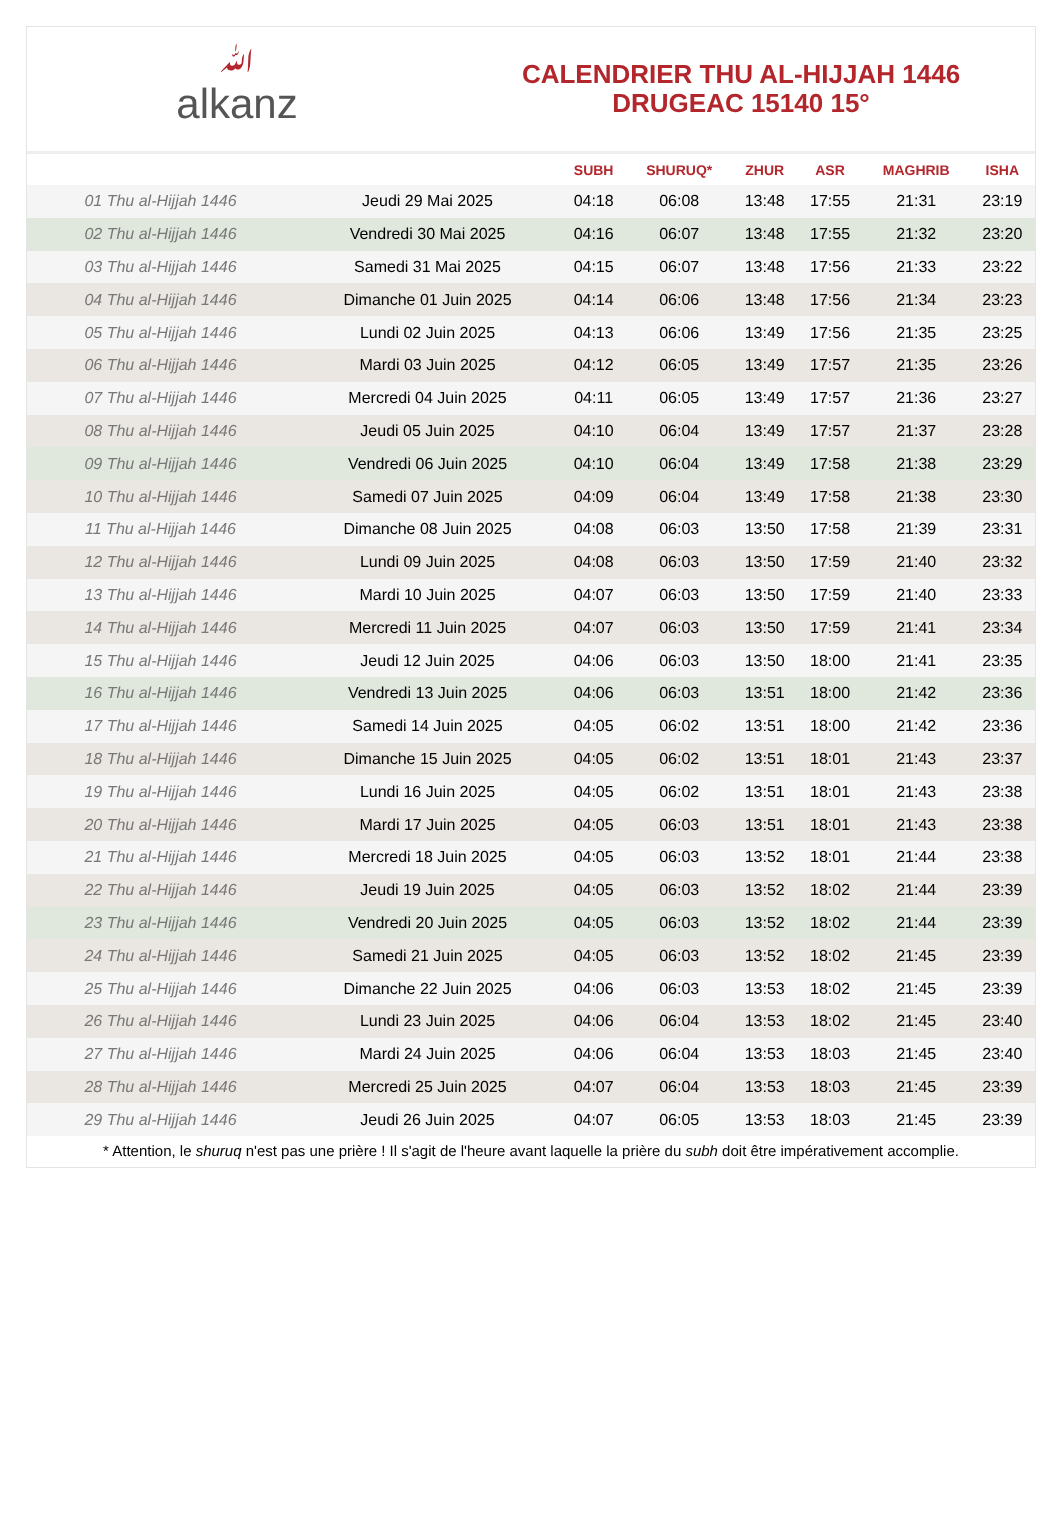ﷲalkanz
CALENDRIER THU AL-HIJJAH 1446
DRUGEAC 15140 15°
| | | SUBH | SHURUQ* | ZHUR | ASR | MAGHRIB | ISHA |
| --- | --- | --- | --- | --- | --- | --- | --- |
| 01 Thu al-Hijjah 1446 | Jeudi 29 Mai 2025 | 04:18 | 06:08 | 13:48 | 17:55 | 21:31 | 23:19 |
| 02 Thu al-Hijjah 1446 | Vendredi 30 Mai 2025 | 04:16 | 06:07 | 13:48 | 17:55 | 21:32 | 23:20 |
| 03 Thu al-Hijjah 1446 | Samedi 31 Mai 2025 | 04:15 | 06:07 | 13:48 | 17:56 | 21:33 | 23:22 |
| 04 Thu al-Hijjah 1446 | Dimanche 01 Juin 2025 | 04:14 | 06:06 | 13:48 | 17:56 | 21:34 | 23:23 |
| 05 Thu al-Hijjah 1446 | Lundi 02 Juin 2025 | 04:13 | 06:06 | 13:49 | 17:56 | 21:35 | 23:25 |
| 06 Thu al-Hijjah 1446 | Mardi 03 Juin 2025 | 04:12 | 06:05 | 13:49 | 17:57 | 21:35 | 23:26 |
| 07 Thu al-Hijjah 1446 | Mercredi 04 Juin 2025 | 04:11 | 06:05 | 13:49 | 17:57 | 21:36 | 23:27 |
| 08 Thu al-Hijjah 1446 | Jeudi 05 Juin 2025 | 04:10 | 06:04 | 13:49 | 17:57 | 21:37 | 23:28 |
| 09 Thu al-Hijjah 1446 | Vendredi 06 Juin 2025 | 04:10 | 06:04 | 13:49 | 17:58 | 21:38 | 23:29 |
| 10 Thu al-Hijjah 1446 | Samedi 07 Juin 2025 | 04:09 | 06:04 | 13:49 | 17:58 | 21:38 | 23:30 |
| 11 Thu al-Hijjah 1446 | Dimanche 08 Juin 2025 | 04:08 | 06:03 | 13:50 | 17:58 | 21:39 | 23:31 |
| 12 Thu al-Hijjah 1446 | Lundi 09 Juin 2025 | 04:08 | 06:03 | 13:50 | 17:59 | 21:40 | 23:32 |
| 13 Thu al-Hijjah 1446 | Mardi 10 Juin 2025 | 04:07 | 06:03 | 13:50 | 17:59 | 21:40 | 23:33 |
| 14 Thu al-Hijjah 1446 | Mercredi 11 Juin 2025 | 04:07 | 06:03 | 13:50 | 17:59 | 21:41 | 23:34 |
| 15 Thu al-Hijjah 1446 | Jeudi 12 Juin 2025 | 04:06 | 06:03 | 13:50 | 18:00 | 21:41 | 23:35 |
| 16 Thu al-Hijjah 1446 | Vendredi 13 Juin 2025 | 04:06 | 06:03 | 13:51 | 18:00 | 21:42 | 23:36 |
| 17 Thu al-Hijjah 1446 | Samedi 14 Juin 2025 | 04:05 | 06:02 | 13:51 | 18:00 | 21:42 | 23:36 |
| 18 Thu al-Hijjah 1446 | Dimanche 15 Juin 2025 | 04:05 | 06:02 | 13:51 | 18:01 | 21:43 | 23:37 |
| 19 Thu al-Hijjah 1446 | Lundi 16 Juin 2025 | 04:05 | 06:02 | 13:51 | 18:01 | 21:43 | 23:38 |
| 20 Thu al-Hijjah 1446 | Mardi 17 Juin 2025 | 04:05 | 06:03 | 13:51 | 18:01 | 21:43 | 23:38 |
| 21 Thu al-Hijjah 1446 | Mercredi 18 Juin 2025 | 04:05 | 06:03 | 13:52 | 18:01 | 21:44 | 23:38 |
| 22 Thu al-Hijjah 1446 | Jeudi 19 Juin 2025 | 04:05 | 06:03 | 13:52 | 18:02 | 21:44 | 23:39 |
| 23 Thu al-Hijjah 1446 | Vendredi 20 Juin 2025 | 04:05 | 06:03 | 13:52 | 18:02 | 21:44 | 23:39 |
| 24 Thu al-Hijjah 1446 | Samedi 21 Juin 2025 | 04:05 | 06:03 | 13:52 | 18:02 | 21:45 | 23:39 |
| 25 Thu al-Hijjah 1446 | Dimanche 22 Juin 2025 | 04:06 | 06:03 | 13:53 | 18:02 | 21:45 | 23:39 |
| 26 Thu al-Hijjah 1446 | Lundi 23 Juin 2025 | 04:06 | 06:04 | 13:53 | 18:02 | 21:45 | 23:40 |
| 27 Thu al-Hijjah 1446 | Mardi 24 Juin 2025 | 04:06 | 06:04 | 13:53 | 18:03 | 21:45 | 23:40 |
| 28 Thu al-Hijjah 1446 | Mercredi 25 Juin 2025 | 04:07 | 06:04 | 13:53 | 18:03 | 21:45 | 23:39 |
| 29 Thu al-Hijjah 1446 | Jeudi 26 Juin 2025 | 04:07 | 06:05 | 13:53 | 18:03 | 21:45 | 23:39 |
* Attention, le shuruq n'est pas une prière ! Il s'agit de l'heure avant laquelle la prière du subh doit être impérativement accomplie.